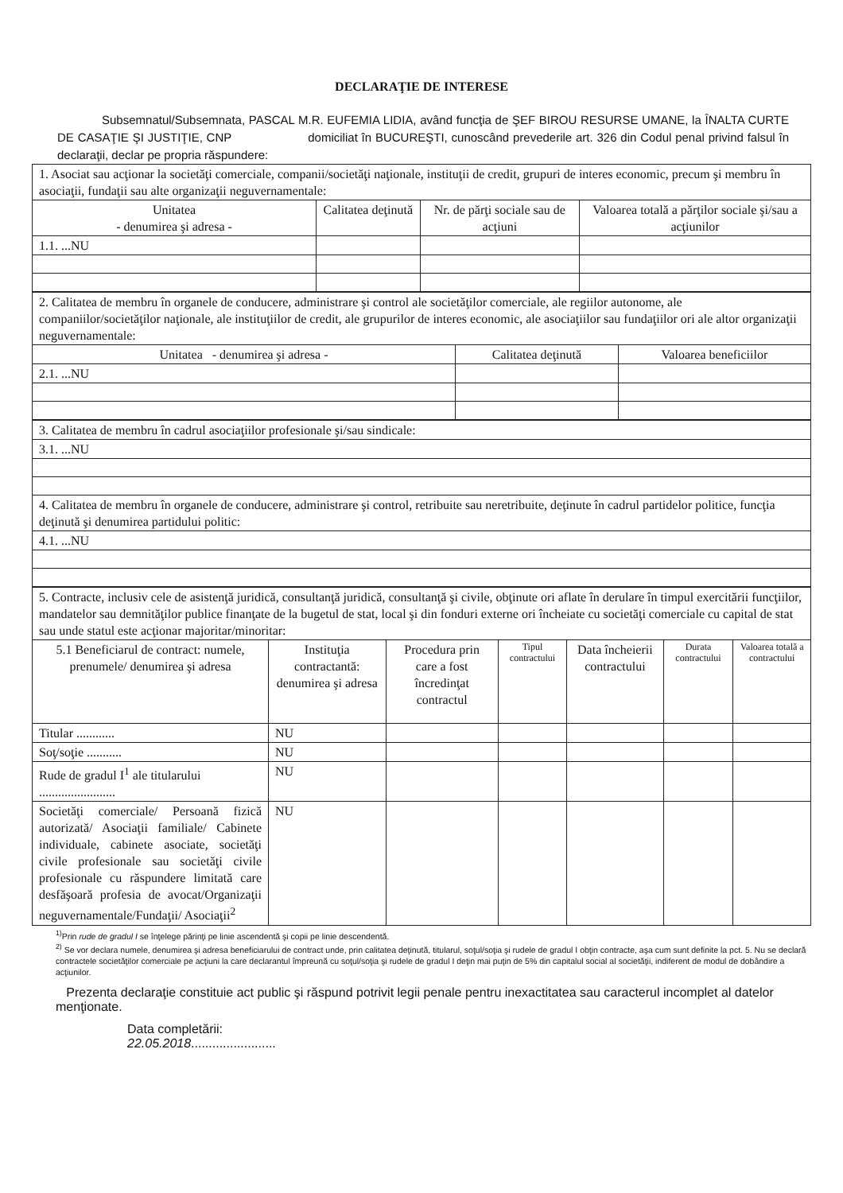DECLARAŢIE DE INTERESE
Subsemnatul/Subsemnata, PASCAL M.R. EUFEMIA LIDIA, având funcţia de ŞEF BIROU RESURSE UMANE, la ÎNALTA CURTE DE CASAŢIE ŞI JUSTIŢIE, CNP domiciliat în BUCUREŞTI, cunoscând prevederile art. 326 din Codul penal privind falsul în declaraţii, declar pe propria răspundere:
| 1. Asociat sau acţionar la societăţi comerciale, companii/societăţi naţionale, instituţii de credit, grupuri de interes economic, precum şi membru în asociaţii, fundaţii sau alte organizaţii neguvernamentale: | | | |
| Unitatea - denumirea şi adresa - | Calitatea deţinută | Nr. de părţi sociale sau de acţiuni | Valoarea totală a părţilor sociale şi/sau a acţiunilor |
| 1.1. ...NU | | | |
| 2. Calitatea de membru în organele de conducere, administrare şi control ale societăţilor comerciale, ale regiilor autonome, ale companiilor/societăţilor naţionale, ale instituţiilor de credit, ale grupurilor de interes economic, ale asociaţiilor sau fundaţiilor ori ale altor organizaţii neguvernamentale: | | |
| Unitatea - denumirea şi adresa - | Calitatea deţinută | Valoarea beneficiilor |
| 2.1. ...NU | | |
| 3. Calitatea de membru în cadrul asociaţiilor profesionale şi/sau sindicale: |
| 3.1. ...NU |
| 4. Calitatea de membru în organele de conducere, administrare şi control, retribuite sau neretribuite, deţinute în cadrul partidelor politice, funcţia deţinută şi denumirea partidului politic: |
| 4.1. ...NU |
| 5. Contracte, inclusiv cele de asistenţă juridică, consultanţă juridică, consultanţă şi civile, obţinute ori aflate în derulare în timpul exercitării funcţiilor, mandatelor sau demnităţilor publice finanţate de la bugetul de stat, local şi din fonduri externe ori încheiate cu societăţi comerciale cu capital de stat sau unde statul este acţionar majoritar/minoritar: | | | | | | |
| 5.1 Beneficiarul de contract: numele, prenumele/ denumirea şi adresa | Instituţia contractantă: denumirea şi adresa | Procedura prin care a fost încredinţat contractul | Tipul contractului | Data încheierii contractului | Durata contractului | Valoarea totală a contractului |
| Titular ............ | NU | | | | | |
| Soţ/soţie ........... | NU | | | | | |
| Rude de gradul I<sup>1</sup> ale titularului ........................ | NU | | | | | |
| Societăţi comerciale/ Persoană fizică autorizată/ Asociaţii familiale/ Cabinete individuale, cabinete asociate, societăţi civile profesionale sau societăţi civile profesionale cu răspundere limitată care desfăşoară profesia de avocat/Organizaţii neguvernamentale/Fundaţii/ Asociaţii<sup>2</sup> | NU | | | | | |
<sup>1)</sup> Prin rude de gradul I se înţelege părinţi pe linie ascendentă şi copii pe linie descendentă.
<sup>2)</sup> Se vor declara numele, denumirea şi adresa beneficiarului de contract unde, prin calitatea deţinută, titularul, soţul/soţia şi rudele de gradul I obţin contracte, aşa cum sunt definite la pct. 5. Nu se declară contractele societăţilor comerciale pe acţiuni la care declarantul împreună cu soţul/soţia şi rudele de gradul I deţin mai puţin de 5% din capitalul social al societăţii, indiferent de modul de dobândire a acţiunilor.
Prezenta declaraţie constituie act public şi răspund potrivit legii penale pentru inexactitatea sau caracterul incomplet al datelor menţionate.
Data completării:
22.05.2018........................